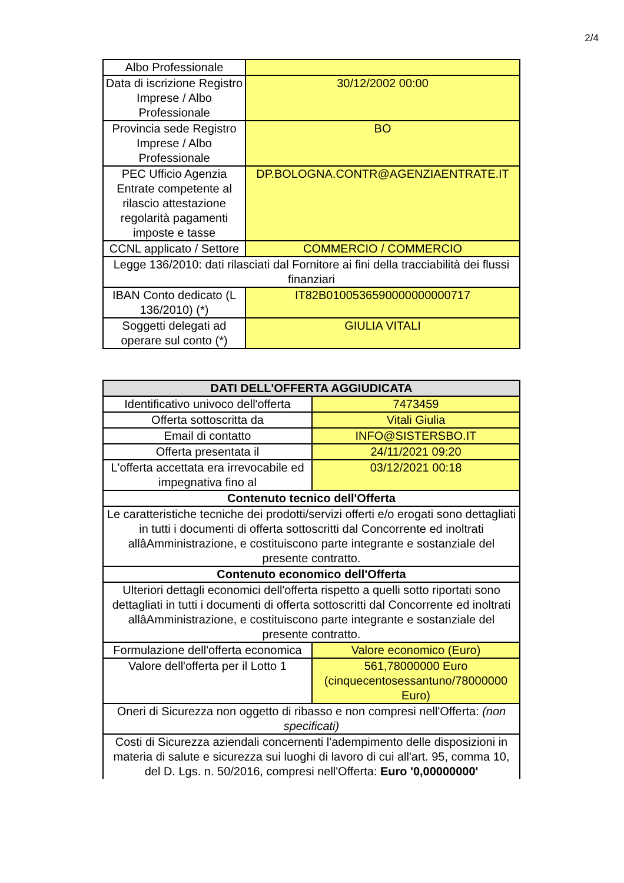2/4
| Albo Professionale | |
| Data di iscrizione Registro Imprese / Albo Professionale | 30/12/2002 00:00 |
| Provincia sede Registro Imprese / Albo Professionale | BO |
| PEC Ufficio Agenzia Entrate competente al rilascio attestazione regolarità pagamenti imposte e tasse | DP.BOLOGNA.CONTR@AGENZIAENTRATE.IT |
| CCNL applicato / Settore | COMMERCIO / COMMERCIO |
| Legge 136/2010: dati rilasciati dal Fornitore ai fini della tracciabilità dei flussi finanziari | |
| IBAN Conto dedicato (L 136/2010) (*) | IT82B0100536590000000000717 |
| Soggetti delegati ad operare sul conto (*) | GIULIA VITALI |
| DATI DELL'OFFERTA AGGIUDICATA | |
| --- | --- |
| Identificativo univoco dell'offerta | 7473459 |
| Offerta sottoscritta da | Vitali Giulia |
| Email di contatto | INFO@SISTERSBO.IT |
| Offerta presentata il | 24/11/2021 09:20 |
| L'offerta accettata era irrevocabile ed impegnativa fino al | 03/12/2021 00:18 |
| Contenuto tecnico dell'Offerta | |
| Le caratteristiche tecniche dei prodotti/servizi offerti e/o erogati sono dettagliati in tutti i documenti di offerta sottoscritti dal Concorrente ed inoltrati allâAmministrazione, e costituiscono parte integrante e sostanziale del presente contratto. | |
| Contenuto economico dell'Offerta | |
| Ulteriori dettagli economici dell'offerta rispetto a quelli sotto riportati sono dettagliati in tutti i documenti di offerta sottoscritti dal Concorrente ed inoltrati allâAmministrazione, e costituiscono parte integrante e sostanziale del presente contratto. | |
| Formulazione dell'offerta economica | Valore economico (Euro) |
| Valore dell'offerta per il Lotto 1 | 561,78000000 Euro (cinquecentosessantuno/78000000 Euro) |
| Oneri di Sicurezza non oggetto di ribasso e non compresi nell'Offerta: (non specificati) | |
| Costi di Sicurezza aziendali concernenti l'adempimento delle disposizioni in materia di salute e sicurezza sui luoghi di lavoro di cui all'art. 95, comma 10, del D. Lgs. n. 50/2016, compresi nell'Offerta: Euro '0,00000000' | |